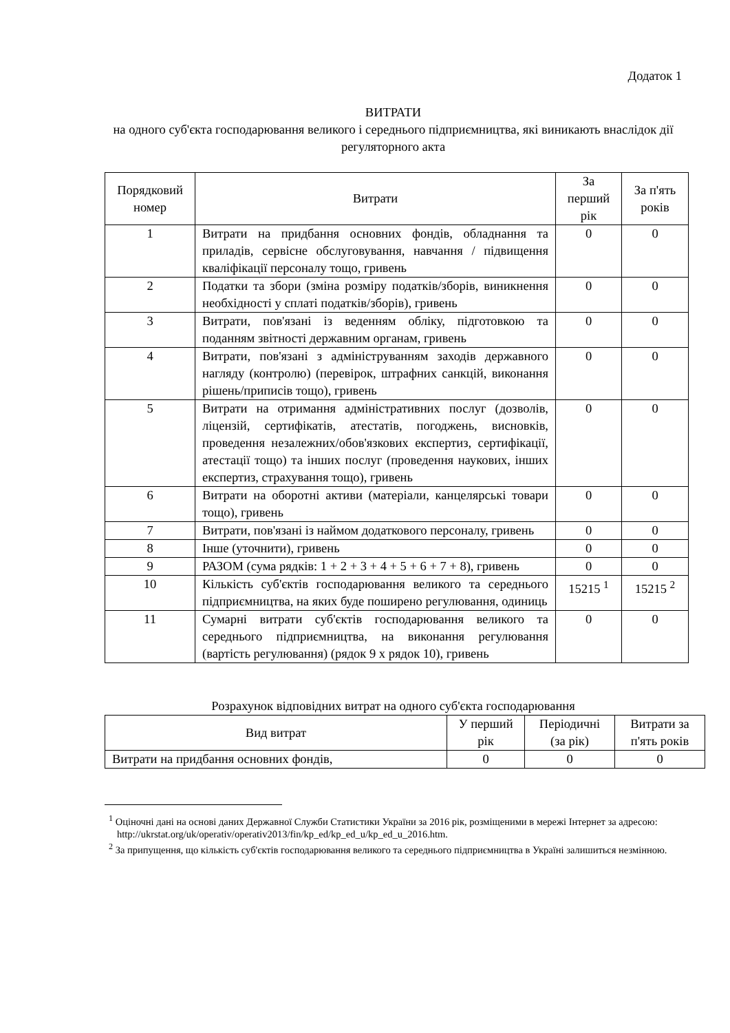Додаток 1
ВИТРАТИ
на одного суб'єкта господарювання великого і середнього підприємництва, які виникають внаслідок дії регуляторного акта
| Порядковий номер | Витрати | За перший рік | За п'ять років |
| --- | --- | --- | --- |
| 1 | Витрати на придбання основних фондів, обладнання та приладів, сервісне обслуговування, навчання / підвищення кваліфікації персоналу тощо, гривень | 0 | 0 |
| 2 | Податки та збори (зміна розміру податків/зборів, виникнення необхідності у сплаті податків/зборів), гривень | 0 | 0 |
| 3 | Витрати, пов'язані із веденням обліку, підготовкою та поданням звітності державним органам, гривень | 0 | 0 |
| 4 | Витрати, пов'язані з адмініструванням заходів державного нагляду (контролю) (перевірок, штрафних санкцій, виконання рішень/приписів тощо), гривень | 0 | 0 |
| 5 | Витрати на отримання адміністративних послуг (дозволів, ліцензій, сертифікатів, атестатів, погоджень, висновків, проведення незалежних/обов'язкових експертиз, сертифікації, атестації тощо) та інших послуг (проведення наукових, інших експертиз, страхування тощо), гривень | 0 | 0 |
| 6 | Витрати на оборотні активи (матеріали, канцелярські товари тощо), гривень | 0 | 0 |
| 7 | Витрати, пов'язані із наймом додаткового персоналу, гривень | 0 | 0 |
| 8 | Інше (уточнити), гривень | 0 | 0 |
| 9 | РАЗОМ (сума рядків: 1 + 2 + 3 + 4 + 5 + 6 + 7 + 8), гривень | 0 | 0 |
| 10 | Кількість суб'єктів господарювання великого та середнього підприємництва, на яких буде поширено регулювання, одиниць | 15215 <sup>1</sup> | 15215 <sup>2</sup> |
| 11 | Сумарні витрати суб'єктів господарювання великого та середнього підприємництва, на виконання регулювання (вартість регулювання) (рядок 9 х рядок 10), гривень | 0 | 0 |
Розрахунок відповідних витрат на одного суб'єкта господарювання
| Вид витрат | У перший рік | Періодичні (за рік) | Витрати за п'ять років |
| --- | --- | --- | --- |
| Витрати на придбання основних фондів, | 0 | 0 | 0 |
<sup>1</sup> Оціночні дані на основі даних Державної Служби Статистики України за 2016 рік, розміщеними в мережі Інтернет за адресою: http://ukrstat.org/uk/operativ/operativ2013/fin/kp_ed/kp_ed_u/kp_ed_u_2016.htm.
<sup>2</sup> За припущення, що кількість суб'єктів господарювання великого та середнього підприємництва в Україні залишиться незмінною.